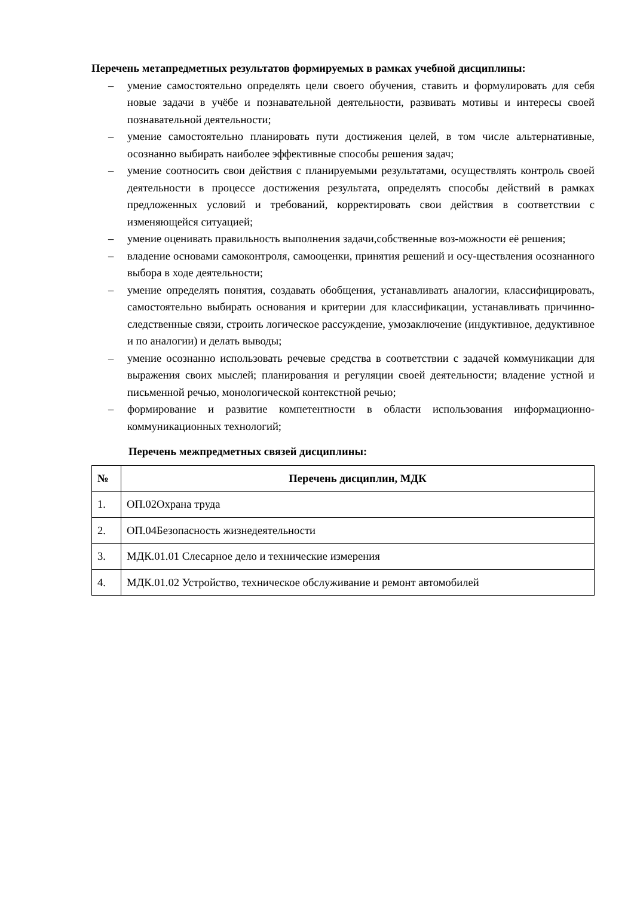Перечень метапредметных результатов формируемых в рамках учебной дисциплины:
– умение самостоятельно определять цели своего обучения, ставить и формулировать для себя новые задачи в учёбе и познавательной деятельности, развивать мотивы и интересы своей познавательной деятельности;
– умение самостоятельно планировать пути достижения целей, в том числе альтернативные, осознанно выбирать наиболее эффективные способы решения задач;
– умение соотносить свои действия с планируемыми результатами, осуществлять контроль своей деятельности в процессе достижения результата, определять способы действий в рамках предложенных условий и требований, корректировать свои действия в соответствии с изменяющейся ситуацией;
– умение оценивать правильность выполнения задачи,собственные воз-можности её решения;
– владение основами самоконтроля, самооценки, принятия решений и осу-ществления осознанного выбора в ходе деятельности;
– умение определять понятия, создавать обобщения, устанавливать аналогии, классифицировать, самостоятельно выбирать основания и критерии для классификации, устанавливать причинно-следственные связи, строить логическое рассуждение, умозаключение (индуктивное, дедуктивное и по аналогии) и делать выводы;
– умение осознанно использовать речевые средства в соответствии с задачей коммуникации для выражения своих мыслей; планирования и регуляции своей деятельности; владение устной и письменной речью, монологической контекстной речью;
– формирование и развитие компетентности в области использования информационно-коммуникационных технологий;
Перечень межпредметных связей дисциплины:
| № | Перечень дисциплин, МДК |
| --- | --- |
| 1. | ОП.02Охрана труда |
| 2. | ОП.04Безопасность жизнедеятельности |
| 3. | МДК.01.01 Слесарное дело и технические измерения |
| 4. | МДК.01.02 Устройство, техническое обслуживание и ремонт автомобилей |